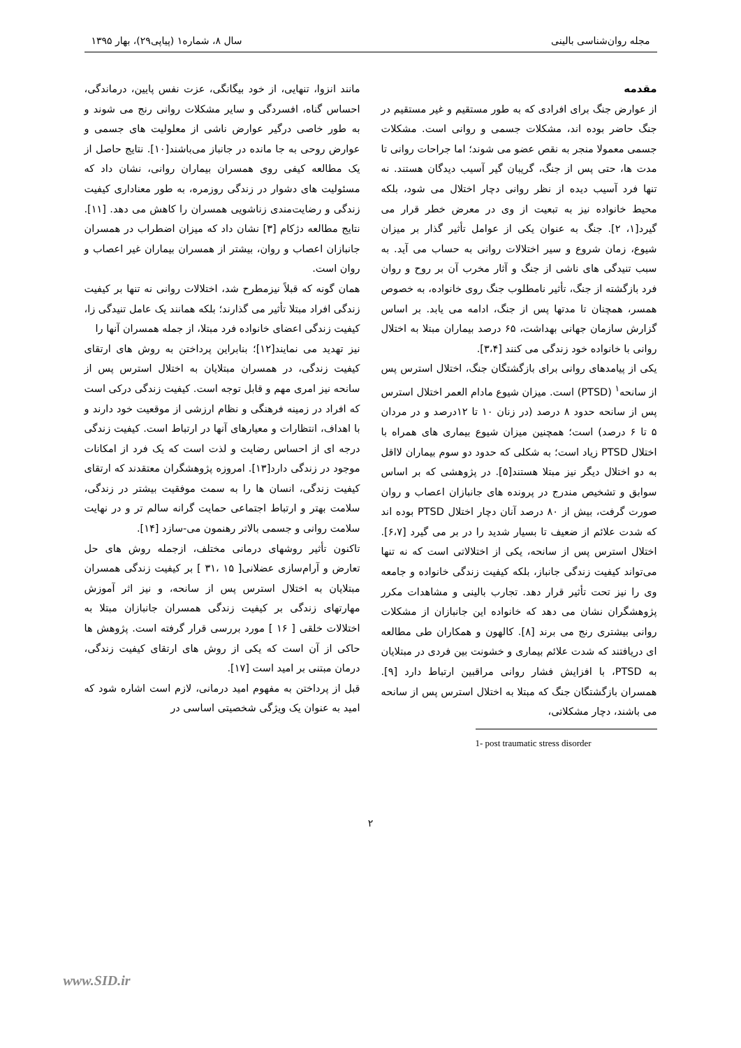مجله روان‌شناسی بالینی سال ۸، شماره۱ (پیاپی۲۹)، بهار ۱۳۹۵
مقدمه
از عوارض جنگ برای افرادی که به طور مستقیم و غیر مستقیم در جنگ حاضر بوده اند، مشکلات جسمی و روانی است. مشکلات جسمی معمولا منجر به نقص عضو می شوند؛ اما جراحات روانی تا مدت ها، حتی پس از جنگ، گریبان گیر آسیب دیدگان هستند. نه تنها فرد آسیب دیده از نظر روانی دچار اختلال می شود، بلکه محیط خانواده نیز به تبعیت از وی در معرض خطر قرار می گیرد[۱، ۲]. جنگ به عنوان یکی از عوامل تأثیر گذار بر میزان شیوع، زمان شروع و سیر اختلالات روانی به حساب می آید. به سبب تنیدگی های ناشی از جنگ و آثار مخرب آن بر روح و روان فرد بازگشته از جنگ، تأثیر نامطلوب جنگ روی خانواده، به خصوص همسر، همچنان تا مدتها پس از جنگ، ادامه می یابد. بر اساس گزارش سازمان جهانی بهداشت، ۶۵ درصد بیماران مبتلا به اختلال روانی با خانواده خود زندگی می کنند [۳،۴].
یکی از پیامدهای روانی برای بازگشتگان جنگ، اختلال استرس پس از سانحه<sup>۱</sup> (PTSD) است. میزان شیوع مادام العمر اختلال استرس پس از سانحه حدود ۸ درصد (در زنان ۱۰ تا ۱۲درصد و در مردان ۵ تا ۶ درصد) است؛ همچنین میزان شیوع بیماری های همراه با اختلال PTSD زیاد است؛ به شکلی که حدود دو سوم بیماران لااقل به دو اختلال دیگر نیز مبتلا هستند[۵]. در پژوهشی که بر اساس سوابق و تشخیص مندرج در پرونده های جانبازان اعصاب و روان صورت گرفت، بیش از ۸۰ درصد آنان دچار اختلال PTSD بوده اند که شدت علائم از ضعیف تا بسیار شدید را در بر می گیرد [۶،۷]. اختلال استرس پس از سانحه، یکی از اختلالاتی است که نه تنها می‌تواند کیفیت زندگی جانباز، بلکه کیفیت زندگی خانواده و جامعه وی را نیز تحت تأثیر قرار دهد. تجارب بالینی و مشاهدات مکرر پژوهشگران نشان می دهد که خانواده این جانبازان از مشکلات روانی بیشتری رنج می برند [۸]. کالهون و همکاران طی مطالعه ای دریافتند که شدت علائم بیماری و خشونت بین فردی در مبتلایان به PTSD، با افزایش فشار روانی مراقبین ارتباط دارد [۹]. همسران بازگشتگان جنگ که مبتلا به اختلال استرس پس از سانحه می باشند، دچار مشکلاتی،
1- post traumatic stress disorder
مانند انزوا، تنهایی، از خود بیگانگی، عزت نفس پایین، درماندگی، احساس گناه، افسردگی و سایر مشکلات روانی رنج می شوند و به طور خاصی درگیر عوارض ناشی از معلولیت های جسمی و عوارض روحی به جا مانده در جانباز می‌باشند[۱۰]. نتایج حاصل از یک مطالعه کیفی روی همسران بیماران روانی، نشان داد که مسئولیت های دشوار در زندگی روزمره، به طور معناداری کیفیت زندگی و رضایت‌مندی زناشویی همسران را کاهش می دهد. [۱۱]. نتایج مطالعه دژکام [۳] نشان داد که میزان اضطراب در همسران جانبازان اعصاب و روان، بیشتر از همسران بیماران غیر اعصاب و روان است.
همان گونه که قبلاً نیزمطرح شد، اختلالات روانی نه تنها بر کیفیت زندگی افراد مبتلا تأثیر می گذارند؛ بلکه همانند یک عامل تنیدگی زا، کیفیت زندگی اعضای خانواده فرد مبتلا، از جمله همسران آنها را
نیز تهدید می نمایند[۱۲]؛ بنابراین پرداختن به روش های ارتقای کیفیت زندگی، در همسران مبتلایان به اختلال استرس پس از سانحه نیز امری مهم و قابل توجه است. کیفیت زندگی درکی است که افراد در زمینه فرهنگی و نظام ارزشی از موقعیت خود دارند و با اهداف، انتظارات و معیارهای آنها در ارتباط است. کیفیت زندگی درجه ای از احساس رضایت و لذت است که یک فرد از امکانات موجود در زندگی دارد[۱۳]. امروزه پژوهشگران معتقدند که ارتقای کیفیت زندگی، انسان ها را به سمت موفقیت بیشتر در زندگی، سلامت بهتر و ارتباط اجتماعی حمایت گرانه سالم تر و در نهایت سلامت روانی و جسمی بالاتر رهنمون می-سازد [۱۴].
تاکنون تأثیر روشهای درمانی مختلف، ازجمله روش های حل تعارض و آرام‌سازی عضلانی[ ۱۵ ،۳۱ ] بر کیفیت زندگی همسران مبتلایان به اختلال استرس پس از سانحه، و نیز اثر آموزش مهارتهای زندگی بر کیفیت زندگی همسران جانبازان مبتلا به اختلالات خلقی [ ۱۶ ] مورد بررسی قرار گرفته است. پژوهش ها حاکی از آن است که یکی از روش های ارتقای کیفیت زندگی، درمان مبتنی بر امید است [۱۷].
قبل از پرداختن به مفهوم امید درمانی، لازم است اشاره شود که امید به عنوان یک ویژگی شخصیتی اساسی در
۲
www.SID.ir